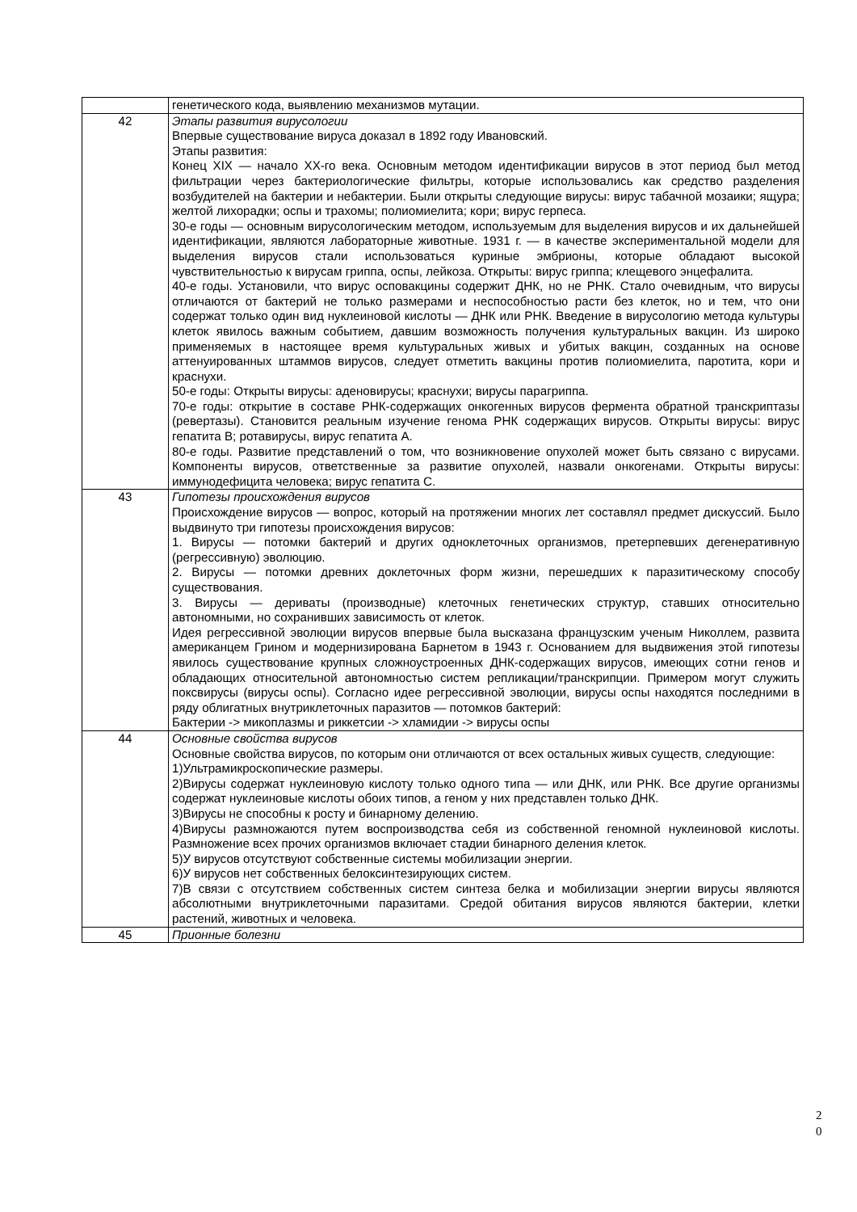| | генетического кода, выявлению механизмов мутации. |
| 42 | Этапы развития вирусологии Впервые существование вируса доказал в 1892 году Ивановский. Этапы развития: Конец XIX — начало XX-го века. Основным методом идентификации вирусов в этот период был метод фильтрации через бактериологические фильтры, которые использовались как средство разделения возбудителей на бактерии и небактерии. Были открыты следующие вирусы: вирус табачной мозаики; ящура; желтой лихорадки; оспы и трахомы; полиомиелита; кори; вирус герпеса. 30-е годы — основным вирусологическим методом, используемым для выделения вирусов и их дальнейшей идентификации, являются лабораторные животные. 1931 г. — в качестве экспериментальной модели для выделения вирусов стали использоваться куриные эмбрионы, которые обладают высокой чувствительностью к вирусам гриппа, оспы, лейкоза. Открыты: вирус гриппа; клещевого энцефалита. 40-е годы. Установили, что вирус осповакцины содержит ДНК, но не РНК. Стало очевидным, что вирусы отличаются от бактерий не только размерами и неспособностью расти без клеток, но и тем, что они содержат только один вид нуклеиновой кислоты — ДНК или РНК. Введение в вирусологию метода культуры клеток явилось важным событием, давшим возможность получения культуральных вакцин. Из широко применяемых в настоящее время культуральных живых и убитых вакцин, созданных на основе аттенуированных штаммов вирусов, следует отметить вакцины против полиомиелита, паротита, кори и краснухи. 50-е годы: Открыты вирусы: аденовирусы; краснухи; вирусы парагриппа. 70-е годы: открытие в составе РНК-содержащих онкогенных вирусов фермента обратной транскриптазы (ревертазы). Становится реальным изучение генома РНК содержащих вирусов. Открыты вирусы: вирус гепатита В; ротавирусы, вирус гепатита А. 80-е годы. Развитие представлений о том, что возникновение опухолей может быть связано с вирусами. Компоненты вирусов, ответственные за развитие опухолей, назвали онкогенами. Открыты вирусы: иммунодефицита человека; вирус гепатита С. |
| 43 | Гипотезы происхождения вирусов Происхождение вирусов — вопрос, который на протяжении многих лет составлял предмет дискуссий. Было выдвинуто три гипотезы происхождения вирусов: 1. Вирусы — потомки бактерий и других одноклеточных организмов, претерпевших дегенеративную (регрессивную) эволюцию. 2. Вирусы — потомки древних доклеточных форм жизни, перешедших к паразитическому способу существования. 3. Вирусы — дериваты (производные) клеточных генетических структур, ставших относительно автономными, но сохранивших зависимость от клеток. Идея регрессивной эволюции вирусов впервые была высказана французским ученым Николлем, развита американцем Грином и модернизирована Барнетом в 1943 г. Основанием для выдвижения этой гипотезы явилось существование крупных сложноустроенных ДНК-содержащих вирусов, имеющих сотни генов и обладающих относительной автономностью систем репликации/транскрипции. Примером могут служить поксвирусы (вирусы оспы). Согласно идее регрессивной эволюции, вирусы оспы находятся последними в ряду облигатных внутриклеточных паразитов — потомков бактерий: Бактерии -> микоплазмы и риккетсии -> хламидии -> вирусы оспы |
| 44 | Основные свойства вирусов Основные свойства вирусов, по которым они отличаются от всех остальных живых существ, следующие: 1)Ультрамикроскопические размеры. 2)Вирусы содержат нуклеиновую кислоту только одного типа — или ДНК, или РНК. Все другие организмы содержат нуклеиновые кислоты обоих типов, а геном у них представлен только ДНК. 3)Вирусы не способны к росту и бинарному делению. 4)Вирусы размножаются путем воспроизводства себя из собственной геномной нуклеиновой кислоты. Размножение всех прочих организмов включает стадии бинарного деления клеток. 5)У вирусов отсутствуют собственные системы мобилизации энергии. 6)У вирусов нет собственных белоксинтезирующих систем. 7)В связи с отсутствием собственных систем синтеза белка и мобилизации энергии вирусы являются абсолютными внутриклеточными паразитами. Средой обитания вирусов являются бактерии, клетки растений, животных и человека. |
| 45 | Прионные болезни |
2
0